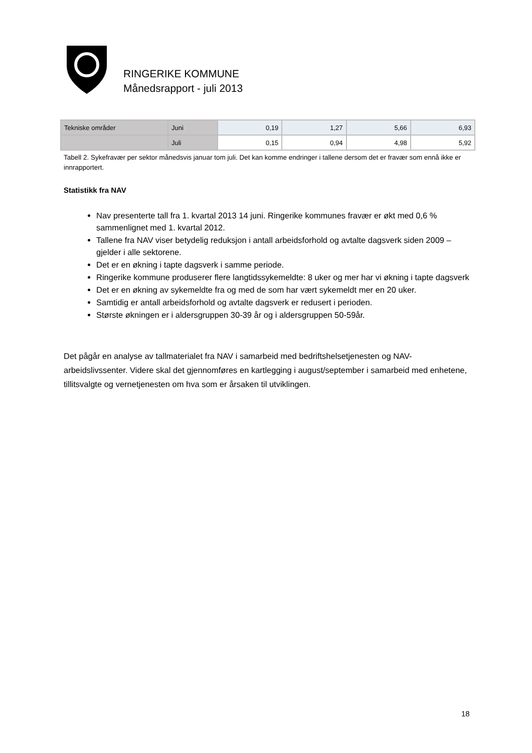RINGERIKE KOMMUNE
Månedsrapport - juli 2013
| Tekniske områder | Juni | 0,19 | 1,27 | 5,66 | 6,93 |
| | Juli | 0,15 | 0,94 | 4,98 | 5,92 |
Tabell 2. Sykefravær per sektor månedsvis januar tom juli. Det kan komme endringer i tallene dersom det er fravær som ennå ikke er innrapportert.
Statistikk fra NAV
Nav presenterte tall fra 1. kvartal 2013 14 juni. Ringerike kommunes fravær er økt med 0,6 % sammenlignet med 1. kvartal 2012.
Tallene fra NAV viser betydelig reduksjon i antall arbeidsforhold og avtalte dagsverk siden 2009 – gjelder i alle sektorene.
Det er en økning i tapte dagsverk i samme periode.
Ringerike kommune produserer flere langtidssykemeldte: 8 uker og mer har vi økning i tapte dagsverk
Det er en økning av sykemeldte fra og med de som har vært sykemeldt mer en 20 uker.
Samtidig er antall arbeidsforhold og avtalte dagsverk er redusert i perioden.
Største økningen er i aldersgruppen 30-39 år og i aldersgruppen 50-59år.
Det pågår en analyse av tallmaterialet fra NAV i samarbeid med bedriftshelsetjenesten og NAV-arbeidslivssenter. Videre skal det gjennomføres en kartlegging i august/september i samarbeid med enhetene, tillitsvalgte og vernetjenesten om hva som er årsaken til utviklingen.
18